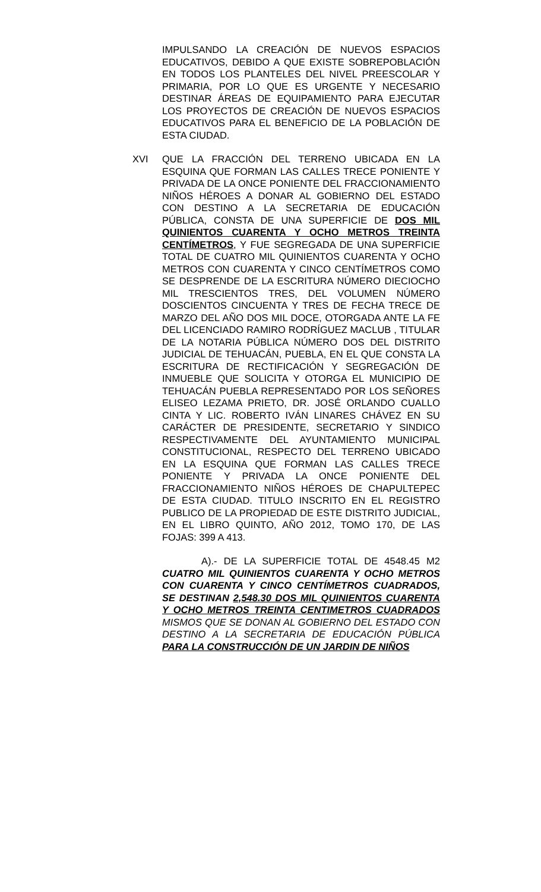IMPULSANDO LA CREACIÓN DE NUEVOS ESPACIOS EDUCATIVOS, DEBIDO A QUE EXISTE SOBREPOBLACIÓN EN TODOS LOS PLANTELES DEL NIVEL PREESCOLAR Y PRIMARIA, POR LO QUE ES URGENTE Y NECESARIO DESTINAR ÁREAS DE EQUIPAMIENTO PARA EJECUTAR LOS PROYECTOS DE CREACIÓN DE NUEVOS ESPACIOS EDUCATIVOS PARA EL BENEFICIO DE LA POBLACIÓN DE ESTA CIUDAD.
XVI QUE LA FRACCIÓN DEL TERRENO UBICADA EN LA ESQUINA QUE FORMAN LAS CALLES TRECE PONIENTE Y PRIVADA DE LA ONCE PONIENTE DEL FRACCIONAMIENTO NIÑOS HÉROES A DONAR AL GOBIERNO DEL ESTADO CON DESTINO A LA SECRETARIA DE EDUCACIÓN PÚBLICA, CONSTA DE UNA SUPERFICIE DE DOS MIL QUINIENTOS CUARENTA Y OCHO METROS TREINTA CENTÍMETROS, Y FUE SEGREGADA DE UNA SUPERFICIE TOTAL DE CUATRO MIL QUINIENTOS CUARENTA Y OCHO METROS CON CUARENTA Y CINCO CENTÍMETROS COMO SE DESPRENDE DE LA ESCRITURA NÚMERO DIECIOCHO MIL TRESCIENTOS TRES, DEL VOLUMEN NÚMERO DOSCIENTOS CINCUENTA Y TRES DE FECHA TRECE DE MARZO DEL AÑO DOS MIL DOCE, OTORGADA ANTE LA FE DEL LICENCIADO RAMIRO RODRÍGUEZ MACLUB , TITULAR DE LA NOTARIA PÚBLICA NÚMERO DOS DEL DISTRITO JUDICIAL DE TEHUACÁN, PUEBLA, EN EL QUE CONSTA LA ESCRITURA DE RECTIFICACIÓN Y SEGREGACIÓN DE INMUEBLE QUE SOLICITA Y OTORGA EL MUNICIPIO DE TEHUACÁN PUEBLA REPRESENTADO POR LOS SEÑORES ELISEO LEZAMA PRIETO, DR. JOSÉ ORLANDO CUALLO CINTA Y LIC. ROBERTO IVÁN LINARES CHÁVEZ EN SU CARÁCTER DE PRESIDENTE, SECRETARIO Y SINDICO RESPECTIVAMENTE DEL AYUNTAMIENTO MUNICIPAL CONSTITUCIONAL, RESPECTO DEL TERRENO UBICADO EN LA ESQUINA QUE FORMAN LAS CALLES TRECE PONIENTE Y PRIVADA LA ONCE PONIENTE DEL FRACCIONAMIENTO NIÑOS HÉROES DE CHAPULTEPEC DE ESTA CIUDAD. TITULO INSCRITO EN EL REGISTRO PUBLICO DE LA PROPIEDAD DE ESTE DISTRITO JUDICIAL, EN EL LIBRO QUINTO, AÑO 2012, TOMO 170, DE LAS FOJAS: 399 A 413.
A).- DE LA SUPERFICIE TOTAL DE 4548.45 M2 CUATRO MIL QUINIENTOS CUARENTA Y OCHO METROS CON CUARENTA Y CINCO CENTÍMETROS CUADRADOS, SE DESTINAN 2,548.30 DOS MIL QUINIENTOS CUARENTA Y OCHO METROS TREINTA CENTIMETROS CUADRADOS MISMOS QUE SE DONAN AL GOBIERNO DEL ESTADO CON DESTINO A LA SECRETARIA DE EDUCACIÓN PÚBLICA PARA LA CONSTRUCCIÓN DE UN JARDIN DE NIÑOS